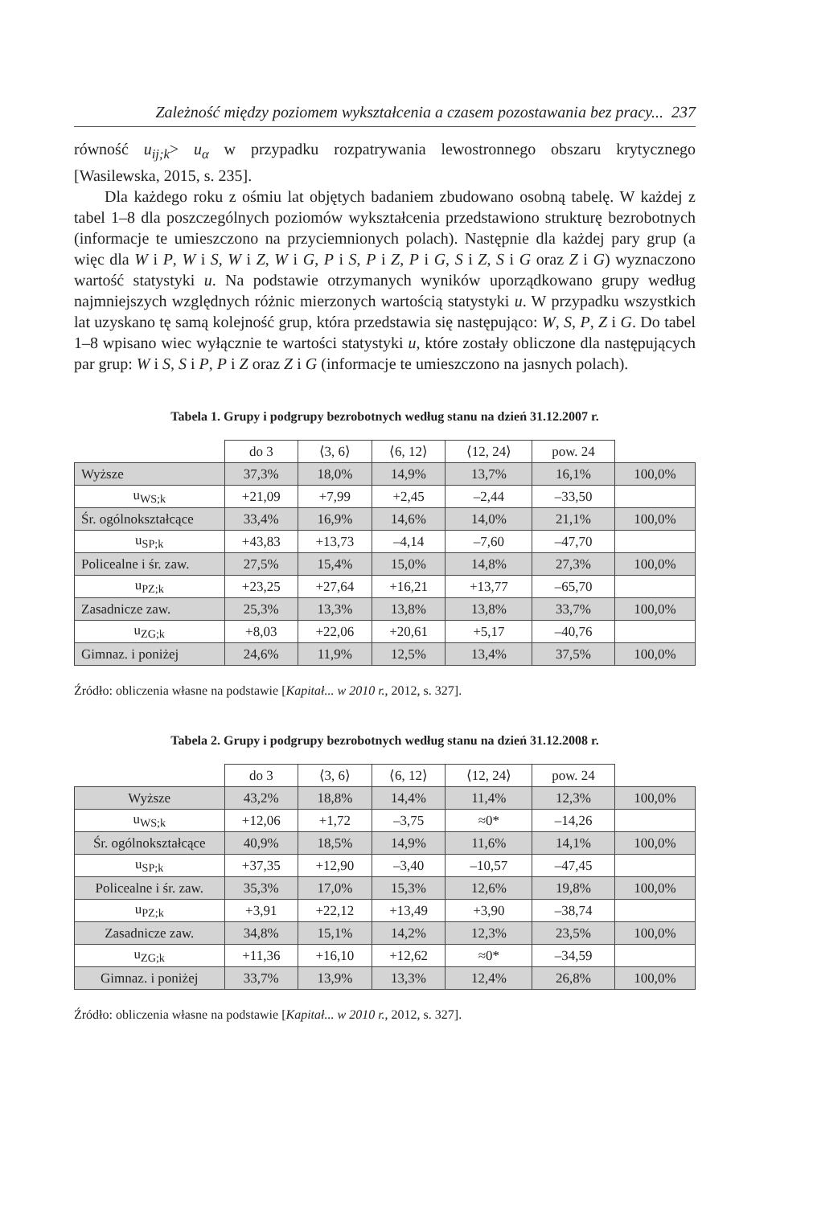Zależność między poziomem wykształcenia a czasem pozostawania bez pracy... 237
równość u<sub>ij;k</sub>> u<sub>α</sub> w przypadku rozpatrywania lewostronnego obszaru krytycznego [Wasilewska, 2015, s. 235].
Dla każdego roku z ośmiu lat objętych badaniem zbudowano osobną tabelę. W każdej z tabel 1–8 dla poszczególnych poziomów wykształcenia przedstawiono strukturę bezrobotnych (informacje te umieszczono na przyciemnionych polach). Następnie dla każdej pary grup (a więc dla W i P, W i S, W i Z, W i G, P i S, P i Z, P i G, S i Z, S i G oraz Z i G) wyznaczono wartość statystyki u. Na podstawie otrzymanych wyników uporządkowano grupy według najmniejszych względnych różnic mierzonych wartością statystyki u. W przypadku wszystkich lat uzyskano tę samą kolejność grup, która przedstawia się następująco: W, S, P, Z i G. Do tabel 1–8 wpisano wiec wyłącznie te wartości statystyki u, które zostały obliczone dla następujących par grup: W i S, S i P, P i Z oraz Z i G (informacje te umieszczono na jasnych polach).
Tabela 1. Grupy i podgrupy bezrobotnych według stanu na dzień 31.12.2007 r.
| | do 3 | ⟨3, 6⟩ | ⟨6, 12⟩ | ⟨12, 24⟩ | pow. 24 | |
| Wyższe | 37,3% | 18,0% | 14,9% | 13,7% | 16,1% | 100,0% |
| u<sub>WS;k</sub> | +21,09 | +7,99 | +2,45 | –2,44 | –33,50 | |
| Śr. ogólnokształcące | 33,4% | 16,9% | 14,6% | 14,0% | 21,1% | 100,0% |
| u<sub>SP;k</sub> | +43,83 | +13,73 | –4,14 | –7,60 | –47,70 | |
| Policealne i śr. zaw. | 27,5% | 15,4% | 15,0% | 14,8% | 27,3% | 100,0% |
| u<sub>PZ;k</sub> | +23,25 | +27,64 | +16,21 | +13,77 | –65,70 | |
| Zasadnicze zaw. | 25,3% | 13,3% | 13,8% | 13,8% | 33,7% | 100,0% |
| u<sub>ZG;k</sub> | +8,03 | +22,06 | +20,61 | +5,17 | –40,76 | |
| Gimnaz. i poniżej | 24,6% | 11,9% | 12,5% | 13,4% | 37,5% | 100,0% |
Źródło: obliczenia własne na podstawie [Kapitał... w 2010 r., 2012, s. 327].
Tabela 2. Grupy i podgrupy bezrobotnych według stanu na dzień 31.12.2008 r.
| | do 3 | ⟨3, 6⟩ | ⟨6, 12⟩ | ⟨12, 24⟩ | pow. 24 | |
| Wyższe | 43,2% | 18,8% | 14,4% | 11,4% | 12,3% | 100,0% |
| u<sub>WS;k</sub> | +12,06 | +1,72 | –3,75 | ≈0* | –14,26 | |
| Śr. ogólnokształcące | 40,9% | 18,5% | 14,9% | 11,6% | 14,1% | 100,0% |
| u<sub>SP;k</sub> | +37,35 | +12,90 | –3,40 | –10,57 | –47,45 | |
| Policealne i śr. zaw. | 35,3% | 17,0% | 15,3% | 12,6% | 19,8% | 100,0% |
| u<sub>PZ;k</sub> | +3,91 | +22,12 | +13,49 | +3,90 | –38,74 | |
| Zasadnicze zaw. | 34,8% | 15,1% | 14,2% | 12,3% | 23,5% | 100,0% |
| u<sub>ZG;k</sub> | +11,36 | +16,10 | +12,62 | ≈0* | –34,59 | |
| Gimnaz. i poniżej | 33,7% | 13,9% | 13,3% | 12,4% | 26,8% | 100,0% |
Źródło: obliczenia własne na podstawie [Kapitał... w 2010 r., 2012, s. 327].